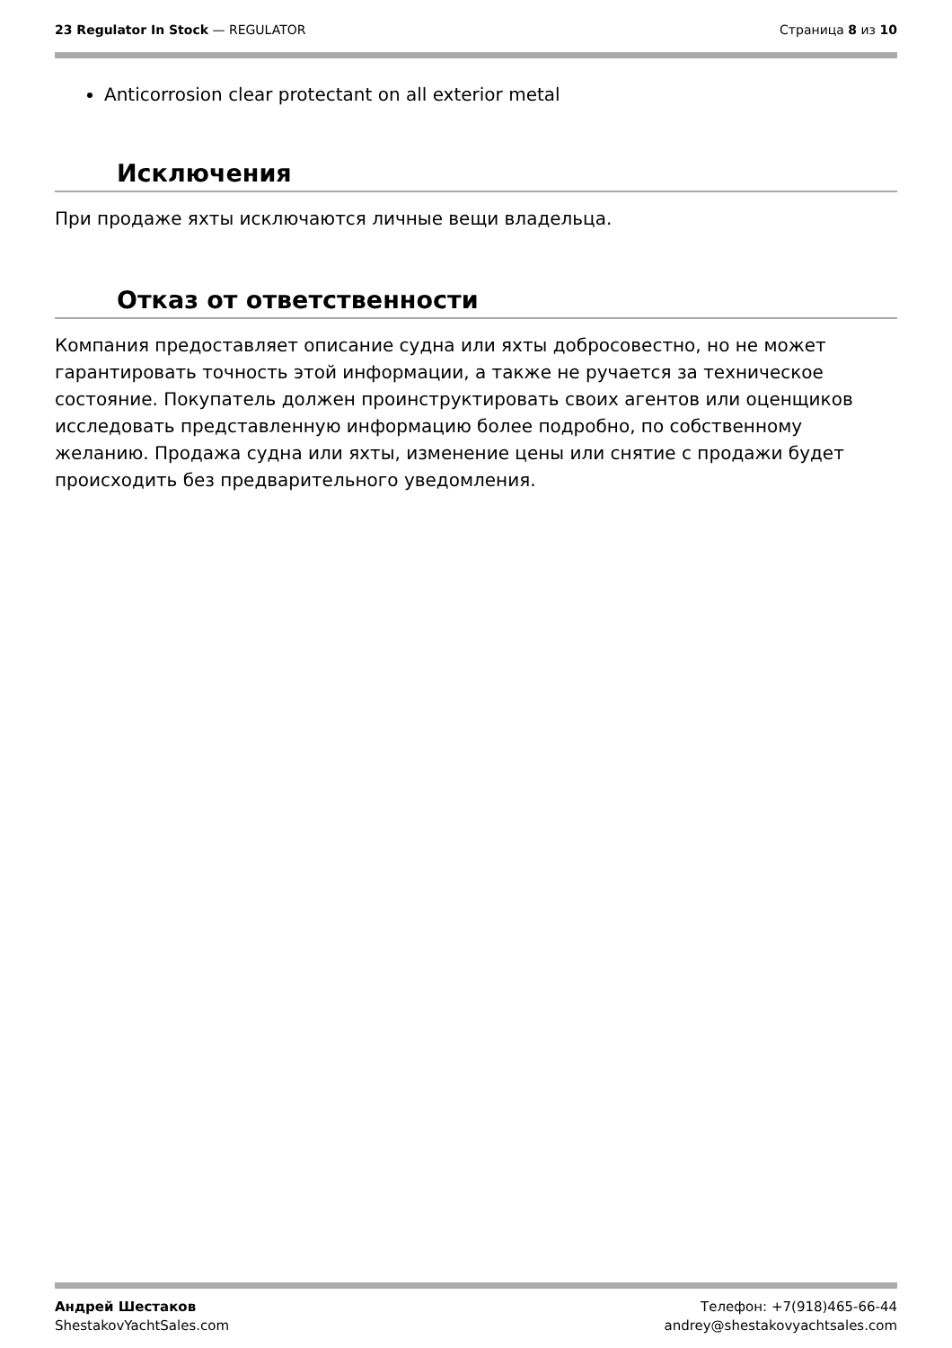23 Regulator In Stock — REGULATOR
Страница 8 из 10
Anticorrosion clear protectant on all exterior metal
Исключения
При продаже яхты исключаются личные вещи владельца.
Отказ от ответственности
Компания предоставляет описание судна или яхты добросовестно, но не может гарантировать точность этой информации, а также не ручается за техническое состояние. Покупатель должен проинструктировать своих агентов или оценщиков исследовать представленную информацию более подробно, по собственному желанию. Продажа судна или яхты, изменение цены или снятие с продажи будет происходить без предварительного уведомления.
Андрей Шестаков
ShestakovYachtSales.com
Телефон: +7(918)465-66-44
andrey@shestakovyachtsales.com